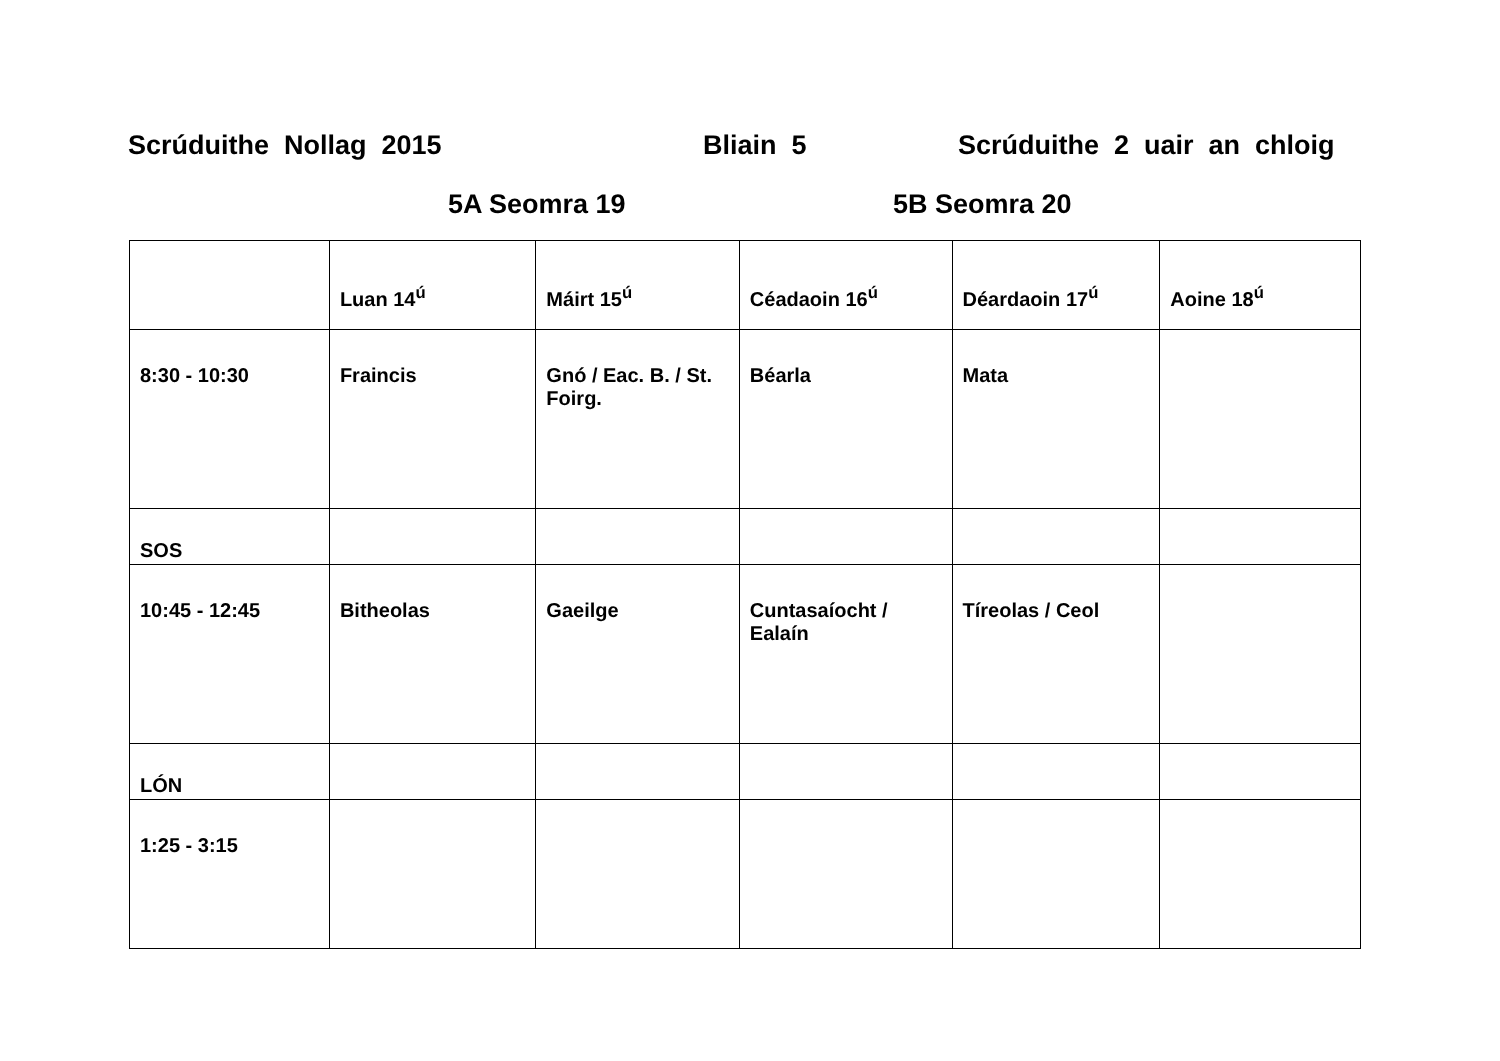Scrúduithe Nollag 2015 Bliain 5 Scrúduithe 2 uair an chloig
5A Seomra 19 5B Seomra 20
| | Luan 14<sup>ú</sup> | Máirt 15<sup>ú</sup> | Céadaoin 16<sup>ú</sup> | Déardaoin 17<sup>ú</sup> | Aoine 18<sup>ú</sup> |
| 8:30 - 10:30 | Fraincis | Gnó / Eac. B. / St. Foirg. | Béarla | Mata | |
| SOS | | | | | |
| 10:45 - 12:45 | Bitheolas | Gaeilge | Cuntasaíocht / Ealaín | Tíreolas / Ceol | |
| LÓN | | | | | |
| 1:25 - 3:15 | | | | | |